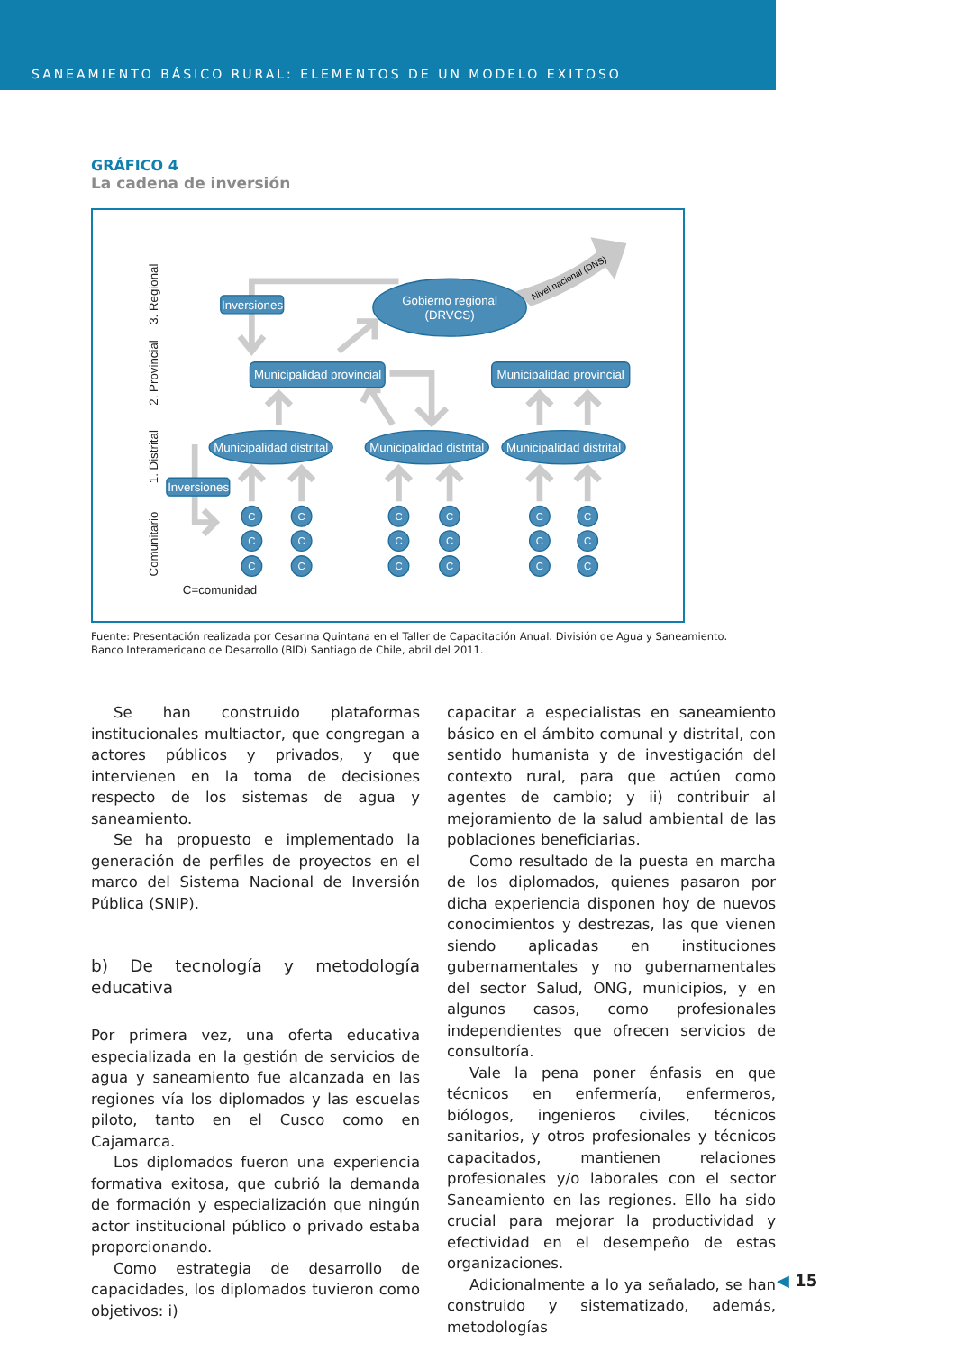SANEAMIENTO BÁSICO RURAL: ELEMENTOS DE UN MODELO EXITOSO
GRÁFICO 4
La cadena de inversión
Nivel nacional (DNS)
3. Regional
2. Provincial
1. Distrital
Comunitario
C=comunidad
Gobierno regional
(DRVCS)
Inversiones
Inversiones
Municipalidad provincial
Municipalidad provincial
Municipalidad distrital
Municipalidad distrital
Municipalidad distrital
C
C
C
C
C
C
C
C
C
C
C
C
C
C
C
C
C
C
Fuente: Presentación realizada por Cesarina Quintana en el Taller de Capacitación Anual. División de Agua y Saneamiento.
Banco Interamericano de Desarrollo (BID) Santiago de Chile, abril del 2011.
Se han construido plataformas institucionales multiactor, que congregan a actores públicos y privados, y que intervienen en la toma de decisiones respecto de los sistemas de agua y saneamiento.
Se ha propuesto e implementado la generación de perfiles de proyectos en el marco del Sistema Nacional de Inversión Pública (SNIP).
b) De tecnología y metodología educativa
Por primera vez, una oferta educativa especializada en la gestión de servicios de agua y saneamiento fue alcanzada en las regiones vía los diplomados y las escuelas piloto, tanto en el Cusco como en Cajamarca.
Los diplomados fueron una experiencia formativa exitosa, que cubrió la demanda de formación y especialización que ningún actor institucional público o privado estaba proporcionando.
Como estrategia de desarrollo de capacidades, los diplomados tuvieron como objetivos: i)
capacitar a especialistas en saneamiento básico en el ámbito comunal y distrital, con sentido humanista y de investigación del contexto rural, para que actúen como agentes de cambio; y ii) contribuir al mejoramiento de la salud ambiental de las poblaciones beneficiarias.
Como resultado de la puesta en marcha de los diplomados, quienes pasaron por dicha experiencia disponen hoy de nuevos conocimientos y destrezas, las que vienen siendo aplicadas en instituciones gubernamentales y no gubernamentales del sector Salud, ONG, municipios, y en algunos casos, como profesionales independientes que ofrecen servicios de consultoría.
Vale la pena poner énfasis en que técnicos en enfermería, enfermeros, biólogos, ingenieros civiles, técnicos sanitarios, y otros profesionales y técnicos capacitados, mantienen relaciones profesionales y/o laborales con el sector Saneamiento en las regiones. Ello ha sido crucial para mejorar la productividad y efectividad en el desempeño de estas organizaciones.
Adicionalmente a lo ya señalado, se han construido y sistematizado, además, metodologías
◀ 15